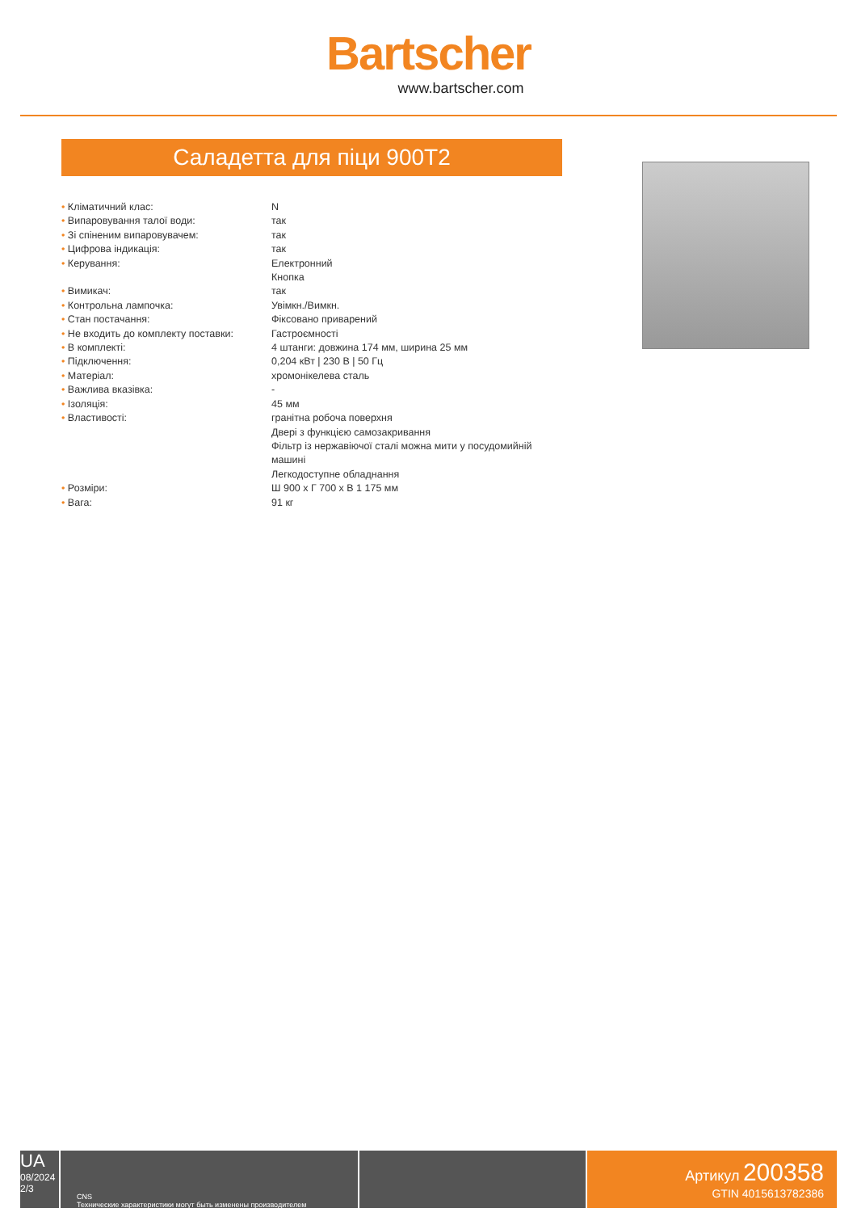Bartscher
www.bartscher.com
Саладетта для піци 900T2
| • Кліматичний клас: | N |
| • Випаровування талої води: | так |
| • Зі спіненим випаровувачем: | так |
| • Цифрова індикація: | так |
| • Керування: | Електронний Кнопка |
| • Вимикач: | так |
| • Контрольна лампочка: | Увімкн./Вимкн. |
| • Стан постачання: | Фіксовано приварений |
| • Не входить до комплекту поставки: | Гастроємності |
| • В комплекті: | 4 штанги: довжина 174 мм, ширина 25 мм |
| • Підключення: | 0,204 кВт / 230 В / 50 Гц |
| • Матеріал: | хромонікелева сталь |
| • Важлива вказівка: | - |
| • Ізоляція: | 45 мм |
| • Властивості: | гранітна робоча поверхня Двері з функцією самозакривання Фільтр із нержавіючої сталі можна мити у посудомийній машині Легкодоступне обладнання |
| • Розміри: | Ш 900 x Г 700 x В 1 175 мм |
| • Вага: | 91 кг |
UA
08/2024
2/3
CNS
Технические характеристики могут быть изменены производителем
Артикул 200358
GTIN 4015613782386